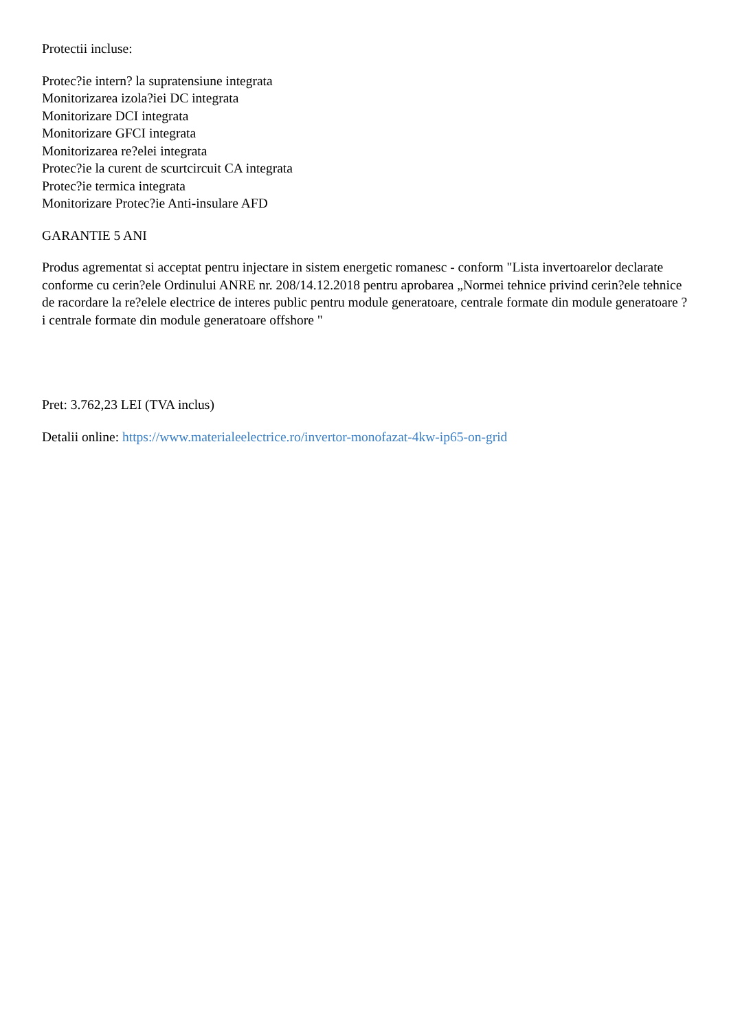Protectii incluse:
Protec?ie intern? la supratensiune integrata
Monitorizarea izola?iei DC integrata
Monitorizare DCI integrata
Monitorizare GFCI integrata
Monitorizarea re?elei integrata
Protec?ie la curent de scurtcircuit CA integrata
Protec?ie termica integrata
Monitorizare Protec?ie Anti-insulare AFD
GARANTIE 5 ANI
Produs agrementat si acceptat pentru injectare in sistem energetic romanesc - conform "Lista invertoarelor declarate conforme cu cerin?ele Ordinului ANRE nr. 208/14.12.2018 pentru aprobarea „Normei tehnice privind cerin?ele tehnice de racordare la re?elele electrice de interes public pentru module generatoare, centrale formate din module generatoare ?i centrale formate din module generatoare offshore "
Pret: 3.762,23 LEI (TVA inclus)
Detalii online: https://www.materialeelectrice.ro/invertor-monofazat-4kw-ip65-on-grid